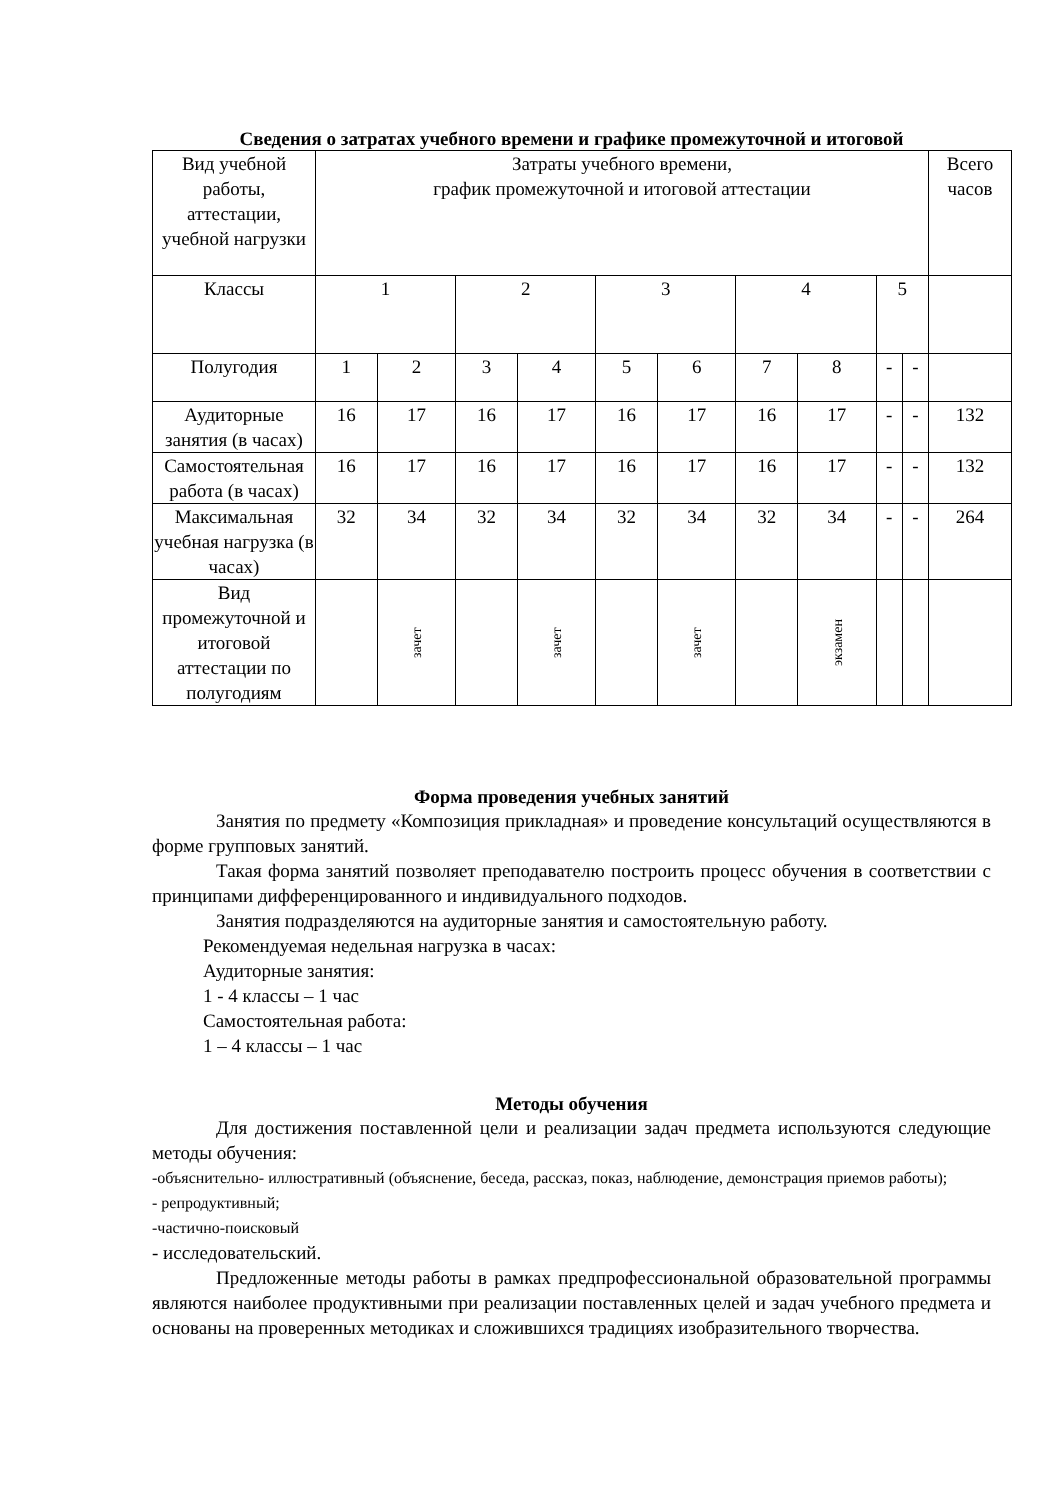Сведения о затратах учебного времени и графике промежуточной и итоговой
| Вид учебной работы, аттестации, учебной нагрузки | Затраты учебного времени, график промежуточной и итоговой аттестации | | | | | | | | | | Всего часов |
| Классы | 1 | | 2 | | 3 | | 4 | | 5 | | |
| Полугодия | 1 | 2 | 3 | 4 | 5 | 6 | 7 | 8 | - | - | |
| Аудиторные занятия (в часах) | 16 | 17 | 16 | 17 | 16 | 17 | 16 | 17 | - | - | 132 |
| Самостоятельная работа (в часах) | 16 | 17 | 16 | 17 | 16 | 17 | 16 | 17 | - | - | 132 |
| Максимальная учебная нагрузка (в часах) | 32 | 34 | 32 | 34 | 32 | 34 | 32 | 34 | - | - | 264 |
| Вид промежуточной и итоговой аттестации по полугодиям | | зачет | | зачет | | зачет | | экзамен | | | |
Форма проведения учебных занятий
Занятия по предмету «Композиция прикладная» и проведение консультаций осуществляются в форме групповых занятий.
Такая форма занятий позволяет преподавателю построить процесс обучения в соответствии с принципами дифференцированного и индивидуального подходов.
Занятия подразделяются на аудиторные занятия и самостоятельную работу.
Рекомендуемая недельная нагрузка в часах:
Аудиторные занятия:
1 - 4 классы – 1 час
Самостоятельная работа:
1 – 4 классы – 1 час
Методы обучения
Для достижения поставленной цели и реализации задач предмета используются следующие методы обучения:
-объяснительно- иллюстративный (объяснение, беседа, рассказ, показ, наблюдение, демонстрация приемов работы);
- репродуктивный;
-частично-поисковый
- исследовательский.
Предложенные методы работы в рамках предпрофессиональной образовательной программы являются наиболее продуктивными при реализации поставленных целей и задач учебного предмета и основаны на проверенных методиках и сложившихся традициях изобразительного творчества.